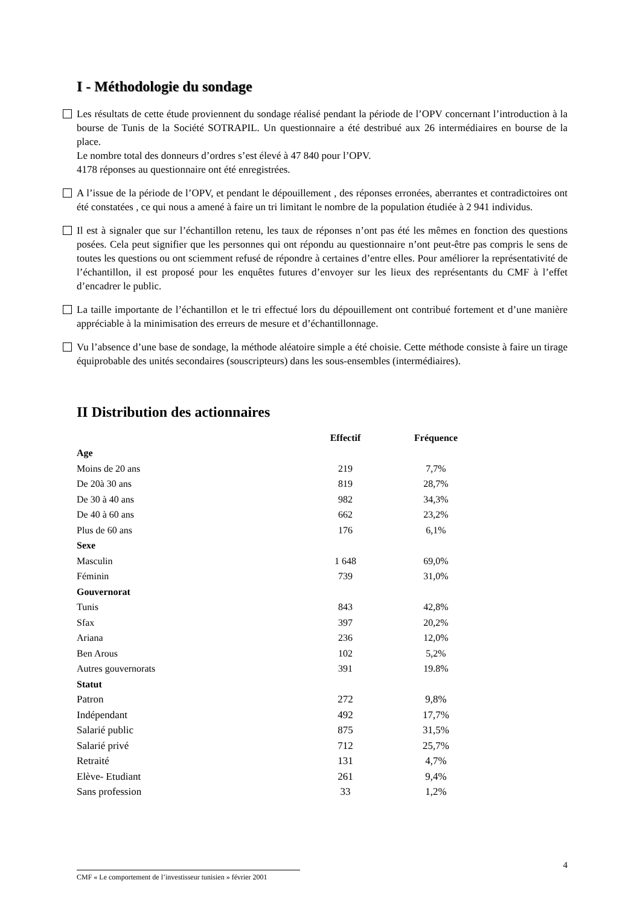I - Méthodologie du sondage
Les résultats de cette étude proviennent du sondage réalisé pendant la période de l’OPV concernant l’introduction à la bourse de Tunis de la Société SOTRAPIL. Un questionnaire a été destribué aux 26 intermédiaires en bourse de la place.
Le nombre total des donneurs d’ordres s’est élevé à 47 840 pour l’OPV.
4178 réponses au questionnaire ont été enregistrées.
A l’issue de la période de l’OPV, et pendant le dépouillement , des réponses erronées, aberrantes et contradictoires ont été constatées , ce qui nous a amené à faire un tri limitant le nombre de la population étudiée à 2 941 individus.
Il est à signaler que sur l’échantillon retenu, les taux de réponses n’ont pas été les mêmes en fonction des questions posées. Cela peut signifier que les personnes qui ont répondu au questionnaire n’ont peut-être pas compris le sens de toutes les questions ou ont sciemment refusé de répondre à certaines d’entre elles. Pour améliorer la représentativité de l’échantillon, il est proposé pour les enquêtes futures d’envoyer sur les lieux des représentants du CMF à l’effet d’encadrer le public.
La taille importante de l’échantillon et le tri effectué lors du dépouillement ont contribué fortement et d’une manière appréciable à la minimisation des erreurs de mesure et d’échantillonnage.
Vu l’absence d’une base de sondage, la méthode aléatoire simple a été choisie. Cette méthode consiste à faire un tirage équiprobable des unités secondaires (souscripteurs) dans les sous-ensembles (intermédiaires).
II Distribution des actionnaires
| | Effectif | Fréquence |
| --- | --- | --- |
| Age | | |
| Moins de 20 ans | 219 | 7,7% |
| De 20à 30 ans | 819 | 28,7% |
| De 30 à 40 ans | 982 | 34,3% |
| De 40 à 60 ans | 662 | 23,2% |
| Plus de 60 ans | 176 | 6,1% |
| Sexe | | |
| Masculin | 1 648 | 69,0% |
| Féminin | 739 | 31,0% |
| Gouvernorat | | |
| Tunis | 843 | 42,8% |
| Sfax | 397 | 20,2% |
| Ariana | 236 | 12,0% |
| Ben Arous | 102 | 5,2% |
| Autres gouvernorats | 391 | 19.8% |
| Statut | | |
| Patron | 272 | 9,8% |
| Indépendant | 492 | 17,7% |
| Salarié public | 875 | 31,5% |
| Salarié privé | 712 | 25,7% |
| Retraité | 131 | 4,7% |
| Elève- Etudiant | 261 | 9,4% |
| Sans profession | 33 | 1,2% |
CMF « Le comportement de l’investisseur tunisien » février 2001
4